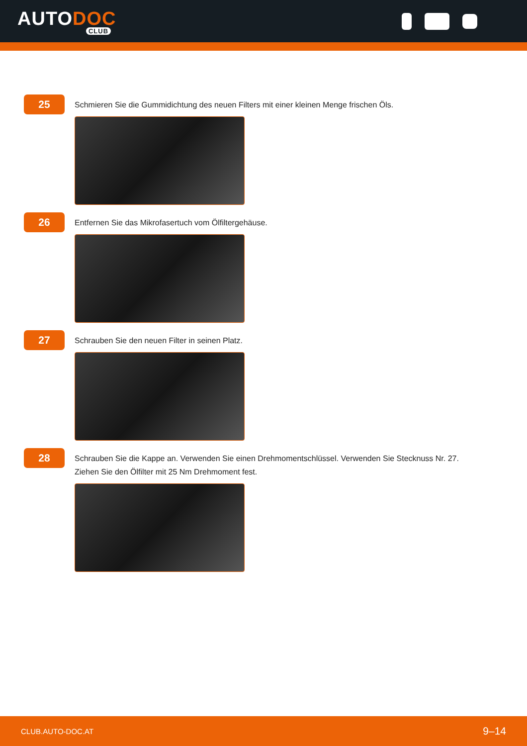AUTODOC
CLUB
25
Schmieren Sie die Gummidichtung des neuen Filters mit einer kleinen Menge frischen Öls.
26
Entfernen Sie das Mikrofasertuch vom Ölfiltergehäuse.
27
Schrauben Sie den neuen Filter in seinen Platz.
28
Schrauben Sie die Kappe an. Verwenden Sie einen Drehmomentschlüssel. Verwenden Sie Stecknuss Nr. 27.
Ziehen Sie den Ölfilter mit 25 Nm Drehmoment fest.
CLUB.AUTO-DOC.AT 9–14